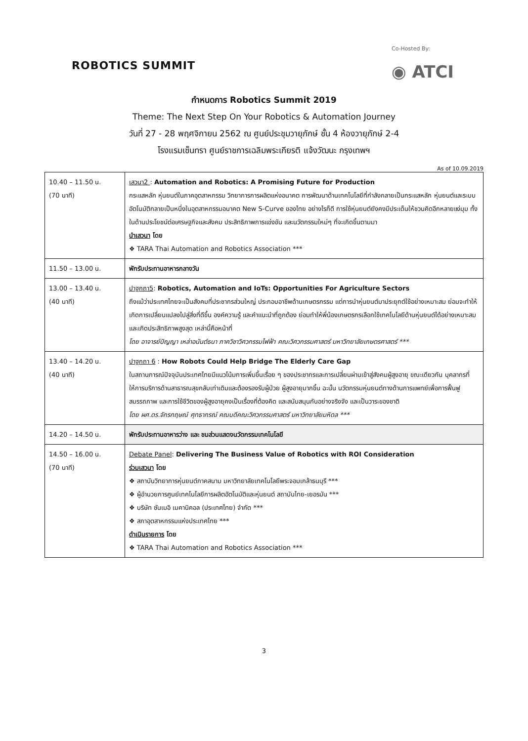ROBOTICS SUMMIT
Co-Hosted By:
◉ ATCI
กำหนดการ Robotics Summit 2019
Theme: The Next Step On Your Robotics & Automation Journey
วันที่ 27 - 28 พฤศจิกายน 2562 ณ ศูนย์ประชุมวายุภักษ์ ชั้น 4 ห้องวายุภักษ์ 2-4
โรงแรมเซ็นทรา ศูนย์ราชการเฉลิมพระเกียรติ แจ้งวัฒนะ กรุงเทพฯ
As of 10.09.2019
| 10.40 – 11.50 น. (70 นาที) | เสวนา2 : Automation and Robotics: A Promising Future for Production กระแสหลัก หุ่นยนต์ในภาคอุตสาหกรรม วิทยาการการผลิตแห่งอนาคต การพัฒนาด้านเทคโนโลยีที่กำลังกลายเป็นกระแสหลัก หุ่นยนต์และระบบอัตโนมัติกลายเป็นหนึ่งในอุตสาหกรรมอนาคต New S-Curve ของไทย อย่างไรก็ดี การใช้หุ่นยนต์ยังคงมีประเด็นให้ชวนคิดอีกหลายแง่มุม ทั้งในด้านประโยชน์ต่อเศรษฐกิจและสังคม ประสิทธิภาพการแข่งขัน และนวัตกรรมใหม่ๆ ที่จะเกิดขึ้นตามมา นำเสวนา โดย ❖ TARA Thai Automation and Robotics Association *** |
| 11.50 – 13.00 น. | พักรับประทานอาหารกลางวัน |
| 13.00 – 13.40 น. (40 นาที) | ปาฐกถา5 : Robotics, Automation and IoTs: Opportunities For Agriculture Sectors ถึงแม้ว่าประเทศไทยจะเป็นสังคมที่ประชากรส่วนใหญ่ ประกอบอาชีพด้านเกษตรกรรม แต่การนำหุ่นยนต์มาประยุกต์ใช้อย่างเหมาะสม ย่อมจะทำให้เกิดการเปลี่ยนแปลงไปสู่สิ่งที่ดีขึ้น องค์ความรู้ และคำแนะนำที่ถูกต้อง ย่อมทำให้พี่น้องเกษตรกรเลือกใช้เทคโนโลยีด้านหุ่นยนต์ได้อย่างเหมาะสม และเกิดประสิทธิภาพสูงสุด เหล่านี้คือหน้าที่ โดย อาจารย์ปัญญา เหล่าอนันต์ธนา ภาควิชาวิศวกรรมไฟฟ้า คณะวิศวกรรมศาสตร์ มหาวิทยาลัยเกษตรศาสตร์ *** |
| 13.40 – 14.20 น. (40 นาที) | ปาฐกถา 6 : How Robots Could Help Bridge The Elderly Care Gap ในสถานการณ์ปัจจุบันประเทศไทยมีแนวโน้มการเพิ่มขึ้นเรื่อย ๆ ของประชากรและการเปลี่ยนผ่านเข้าสู่สังคมผู้สูงอายุ ขณะเดียวกัน บุคลากรที่ให้การบริการด้านสาธารณสุขกลับเท่าเดิมและต้องรองรับผู้ป่วย ผู้สูงอายุมากขึ้น ฉะนั้น นวัตกรรมหุ่นยนต์ทางด้านการแพทย์เพื่อการฟื้นฟูสมรรถภาพ และการใช้ชีวิตของผู้สูงอายุคงเป็นเรื่องที่ต้องคิด และสนับสนุนกันอย่างจริงจัง และเป็นวาระของชาติ โดย ผศ.ดร.จักรกฤษณ์ ศุทธากรณ์ คณบดีคณะวิศวกรรมศาสตร์ มหาวิทยาลัยมหิดล *** |
| 14.20 – 14.50 น. | พักรับประทานอาหารว่าง และ ชมส่วนแสดงนวัตกรรมเทคโนโลยี |
| 14.50 – 16.00 น. (70 นาที) | Debate Panel : Delivering The Business Value of Robotics with ROI Consideration ร่วมเสวนา โดย ❖ สถาบันวิทยาการหุ่นยนต์ภาคสนาม มหาวิทยาลัยเทคโนโลยีพระจอมเกล้าธนบุรี *** ❖ ผู้อำนวยการศูนย์เทคโนโลยีการผลิตอัตโนมัติและหุ่นยนต์ สถาบันไทย-เยอรมัน *** ❖ บริษัท ซันเมอิ เมคานิคอล (ประเทศไทย) จำกัด *** ❖ สภาอุตสาหกรรมแห่งประเทศไทย *** ดำเนินรายการ โดย ❖ TARA Thai Automation and Robotics Association *** |
3